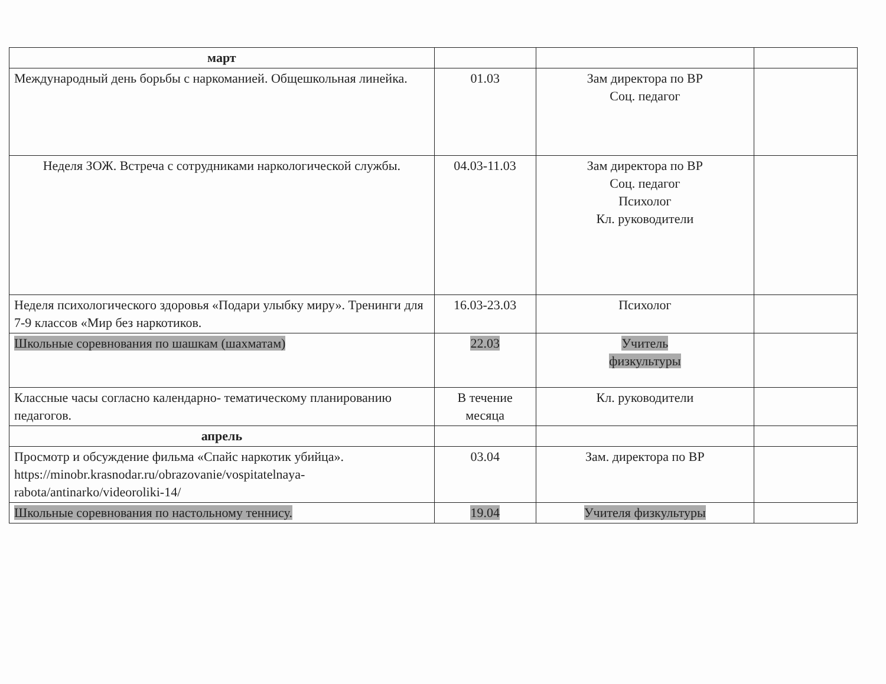| март | | | |
| Международный день борьбы с наркоманией. Общешкольная линейка. | 01.03 | Зам директора по ВР Соц. педагог | |
| Неделя ЗОЖ. Встреча с сотрудниками наркологической службы. | 04.03-11.03 | Зам директора по ВР Соц. педагог Психолог Кл. руководители | |
| Неделя психологического здоровья «Подари улыбку миру». Тренинги для 7-9 классов «Мир без наркотиков. | 16.03-23.03 | Психолог | |
| Школьные соревнования по шашкам (шахматам) | 22.03 | Учитель физкультуры | |
| Классные часы согласно календарно- тематическому планированию педагогов. | В течение месяца | Кл. руководители | |
| апрель | | | |
| Просмотр и обсуждение фильма «Спайс наркотик убийца». https://minobr.krasnodar.ru/obrazovanie/vospitatelnaya-rabota/antinarko/videoroliki-14/ | 03.04 | Зам. директора по ВР | |
| Школьные соревнования по настольному теннису. | 19.04 | Учителя физкультуры | |